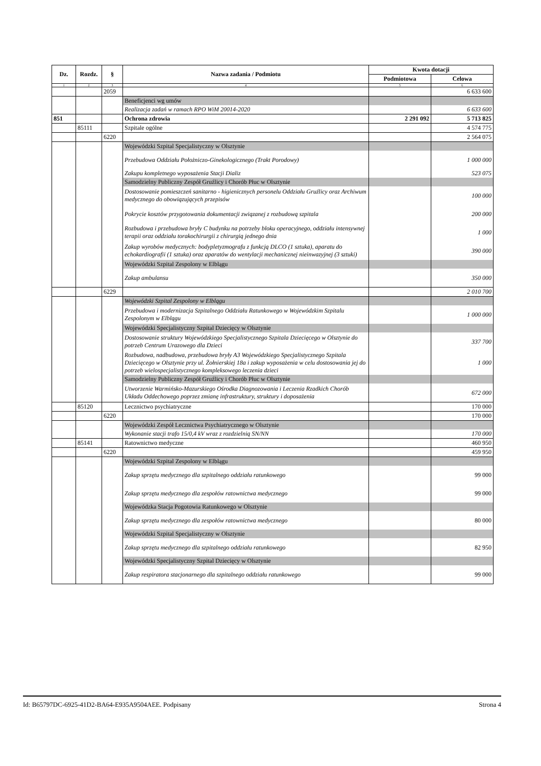| Dz. | Rozdz. | § | Nazwa zadania / Podmiotu | Kwota dotacji | |
| --- | --- | --- | --- | --- | --- |
| | | | | Podmiotowa | Celowa |
| 1 | 2 | 3 | 4 | 5 | 6 |
| | | 2059 | | | 6 633 600 |
| | | | Beneficjenci wg umów | | |
| | | | Realizacja zadań w ramach RPO WiM 20014-2020 | | 6 633 600 |
| 851 | | | Ochrona zdrowia | 2 291 092 | 5 713 825 |
| | 85111 | | Szpitale ogólne | | 4 574 775 |
| | | 6220 | | | 2 564 075 |
| | | | Wojewódzki Szpital Specjalistyczny w Olsztynie | | |
| | | | Przebudowa Oddziału Położniczo-Ginekologicznego (Trakt Porodowy) | | 1 000 000 |
| | | | Zakupu kompletnego wyposażenia Stacji Dializ | | 523 075 |
| | | | Samodzielny Publiczny Zespół Gruźlicy i Chorób Płuc w Olsztynie | | |
| | | | Dostosowanie pomieszczeń sanitarno - higienicznych personelu Oddziału Gruźlicy oraz Archiwum medycznego do obowiązujących przepisów | | 100 000 |
| | | | Pokrycie kosztów przygotowania dokumentacji związanej z rozbudową szpitala | | 200 000 |
| | | | Rozbudowa i przebudowa bryły C budynku na potrzeby bloku operacyjnego, oddziału intensywnej terapii oraz oddziału torakochirurgii z chirurgią jednego dnia | | 1 000 |
| | | | Zakup wyrobów medycznych: bodypletyzmografu z funkcją DLCO (1 sztuka), aparatu do echokardiografii (1 sztuka) oraz aparatów do wentylacji mechanicznej nieinwazyjnej (3 sztuki) | | 390 000 |
| | | | Wojewódzki Szpital Zespolony w Elblągu | | |
| | | | Zakup ambulansu | | 350 000 |
| | | 6229 | | | 2 010 700 |
| | | | Wojewódzki Szpital Zespolony w Elblągu | | |
| | | | Przebudowa i modernizacja Szpitalnego Oddziału Ratunkowego w Wojewódzkim Szpitalu Zespolonym w Elblągu | | 1 000 000 |
| | | | Wojewódzki Specjalistyczny Szpital Dziecięcy w Olsztynie | | |
| | | | Dostosowanie struktury Wojewódzkiego Specjalistycznego Szpitala Dziecięcego w Olsztynie do potrzeb Centrum Urazowego dla Dzieci | | 337 700 |
| | | | Rozbudowa, nadbudowa, przebudowa bryły A3 Wojewódzkiego Specjalistycznego Szpitala Dziecięcego w Olsztynie przy ul. Żołnierskiej 18a i zakup wyposażenia w celu dostosowania jej do potrzeb wielospecjalistycznego kompleksowego leczenia dzieci | | 1 000 |
| | | | Samodzielny Publiczny Zespół Gruźlicy i Chorób Płuc w Olsztynie | | |
| | | | Utworzenie Warmińsko-Mazurskiego Ośrodka Diagnozowania i Leczenia Rzadkich Chorób Układu Oddechowego poprzez zmianę infrastruktury, struktury i doposażenia | | 672 000 |
| | 85120 | | Lecznictwo psychiatryczne | | 170 000 |
| | | 6220 | | | 170 000 |
| | | | Wojewódzki Zespół Lecznictwa Psychiatrycznego w Olsztynie | | |
| | | | Wykonanie stacji trafo 15/0,4 kV wraz z rozdzielnią SN/NN | | 170 000 |
| | 85141 | | Ratownictwo medyczne | | 460 950 |
| | | 6220 | | | 459 950 |
| | | | Wojewódzki Szpital Zespolony w Elblągu | | |
| | | | Zakup sprzętu medycznego dla szpitalnego oddziału ratunkowego | | 99 000 |
| | | | Zakup sprzętu medycznego dla zespołów ratownictwa medycznego | | 99 000 |
| | | | Wojewódzka Stacja Pogotowia Ratunkowego w Olsztynie | | |
| | | | Zakup sprzętu medycznego dla zespołów ratownictwa medycznego | | 80 000 |
| | | | Wojewódzki Szpital Specjalistyczny w Olsztynie | | |
| | | | Zakup sprzętu medycznego dla szpitalnego oddziału ratunkowego | | 82 950 |
| | | | Wojewódzki Specjalistyczny Szpital Dziecięcy w Olsztynie | | |
| | | | Zakup respiratora stacjonarnego dla szpitalnego oddziału ratunkowego | | 99 000 |
Id: B65797DC-6925-41D2-BA64-E935A9504AEE. Podpisany Strona 4